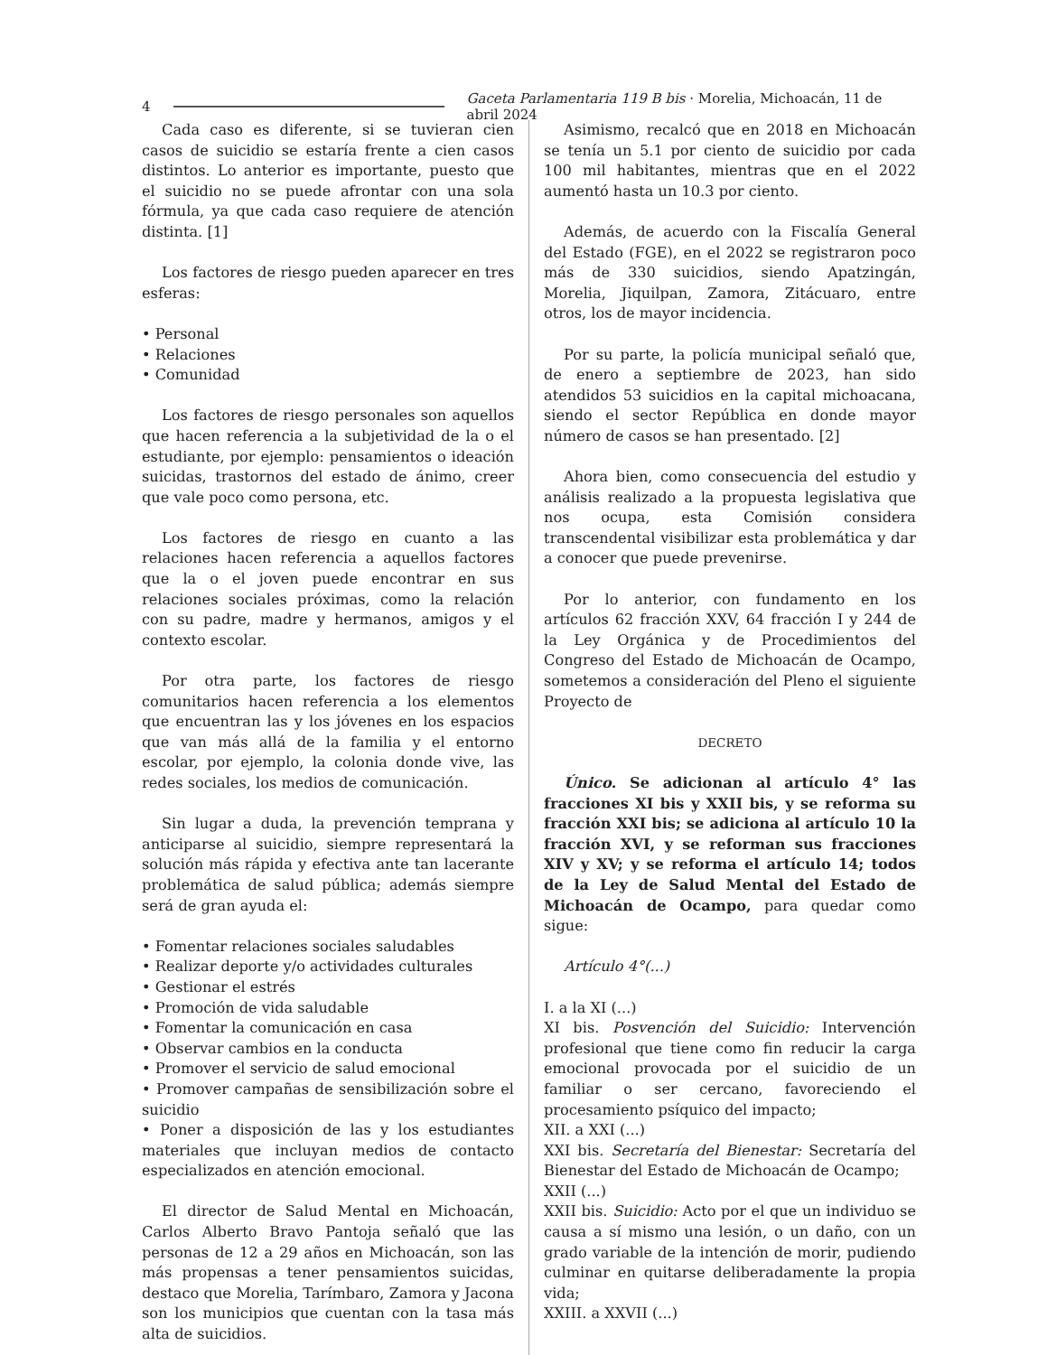4 Gaceta Parlamentaria 119 B bis · Morelia, Michoacán, 11 de abril 2024
Cada caso es diferente, si se tuvieran cien casos de suicidio se estaría frente a cien casos distintos. Lo anterior es importante, puesto que el suicidio no se puede afrontar con una sola fórmula, ya que cada caso requiere de atención distinta. [1]
Los factores de riesgo pueden aparecer en tres esferas:
• Personal
• Relaciones
• Comunidad
Los factores de riesgo personales son aquellos que hacen referencia a la subjetividad de la o el estudiante, por ejemplo: pensamientos o ideación suicidas, trastornos del estado de ánimo, creer que vale poco como persona, etc.
Los factores de riesgo en cuanto a las relaciones hacen referencia a aquellos factores que la o el joven puede encontrar en sus relaciones sociales próximas, como la relación con su padre, madre y hermanos, amigos y el contexto escolar.
Por otra parte, los factores de riesgo comunitarios hacen referencia a los elementos que encuentran las y los jóvenes en los espacios que van más allá de la familia y el entorno escolar, por ejemplo, la colonia donde vive, las redes sociales, los medios de comunicación.
Sin lugar a duda, la prevención temprana y anticiparse al suicidio, siempre representará la solución más rápida y efectiva ante tan lacerante problemática de salud pública; además siempre será de gran ayuda el:
• Fomentar relaciones sociales saludables
• Realizar deporte y/o actividades culturales
• Gestionar el estrés
• Promoción de vida saludable
• Fomentar la comunicación en casa
• Observar cambios en la conducta
• Promover el servicio de salud emocional
• Promover campañas de sensibilización sobre el suicidio
• Poner a disposición de las y los estudiantes materiales que incluyan medios de contacto especializados en atención emocional.
El director de Salud Mental en Michoacán, Carlos Alberto Bravo Pantoja señaló que las personas de 12 a 29 años en Michoacán, son las más propensas a tener pensamientos suicidas, destaco que Morelia, Tarímbaro, Zamora y Jacona son los municipios que cuentan con la tasa más alta de suicidios.
Asimismo, recalcó que en 2018 en Michoacán se tenía un 5.1 por ciento de suicidio por cada 100 mil habitantes, mientras que en el 2022 aumentó hasta un 10.3 por ciento.
Además, de acuerdo con la Fiscalía General del Estado (FGE), en el 2022 se registraron poco más de 330 suicidios, siendo Apatzingán, Morelia, Jiquilpan, Zamora, Zitácuaro, entre otros, los de mayor incidencia.
Por su parte, la policía municipal señaló que, de enero a septiembre de 2023, han sido atendidos 53 suicidios en la capital michoacana, siendo el sector República en donde mayor número de casos se han presentado. [2]
Ahora bien, como consecuencia del estudio y análisis realizado a la propuesta legislativa que nos ocupa, esta Comisión considera transcendental visibilizar esta problemática y dar a conocer que puede prevenirse.
Por lo anterior, con fundamento en los artículos 62 fracción XXV, 64 fracción I y 244 de la Ley Orgánica y de Procedimientos del Congreso del Estado de Michoacán de Ocampo, sometemos a consideración del Pleno el siguiente Proyecto de
DECRETO
Único. Se adicionan al artículo 4° las fracciones XI bis y XXII bis, y se reforma su fracción XXI bis; se adiciona al artículo 10 la fracción XVI, y se reforman sus fracciones XIV y XV; y se reforma el artículo 14; todos de la Ley de Salud Mental del Estado de Michoacán de Ocampo, para quedar como sigue:
Artículo 4°(...)
I. a la XI (...)
XI bis. Posvención del Suicidio: Intervención profesional que tiene como fin reducir la carga emocional provocada por el suicidio de un familiar o ser cercano, favoreciendo el procesamiento psíquico del impacto;
XII. a XXI (...)
XXI bis. Secretaría del Bienestar: Secretaría del Bienestar del Estado de Michoacán de Ocampo;
XXII (...)
XXII bis. Suicidio: Acto por el que un individuo se causa a sí mismo una lesión, o un daño, con un grado variable de la intención de morir, pudiendo culminar en quitarse deliberadamente la propia vida;
XXIII. a XXVII (...)